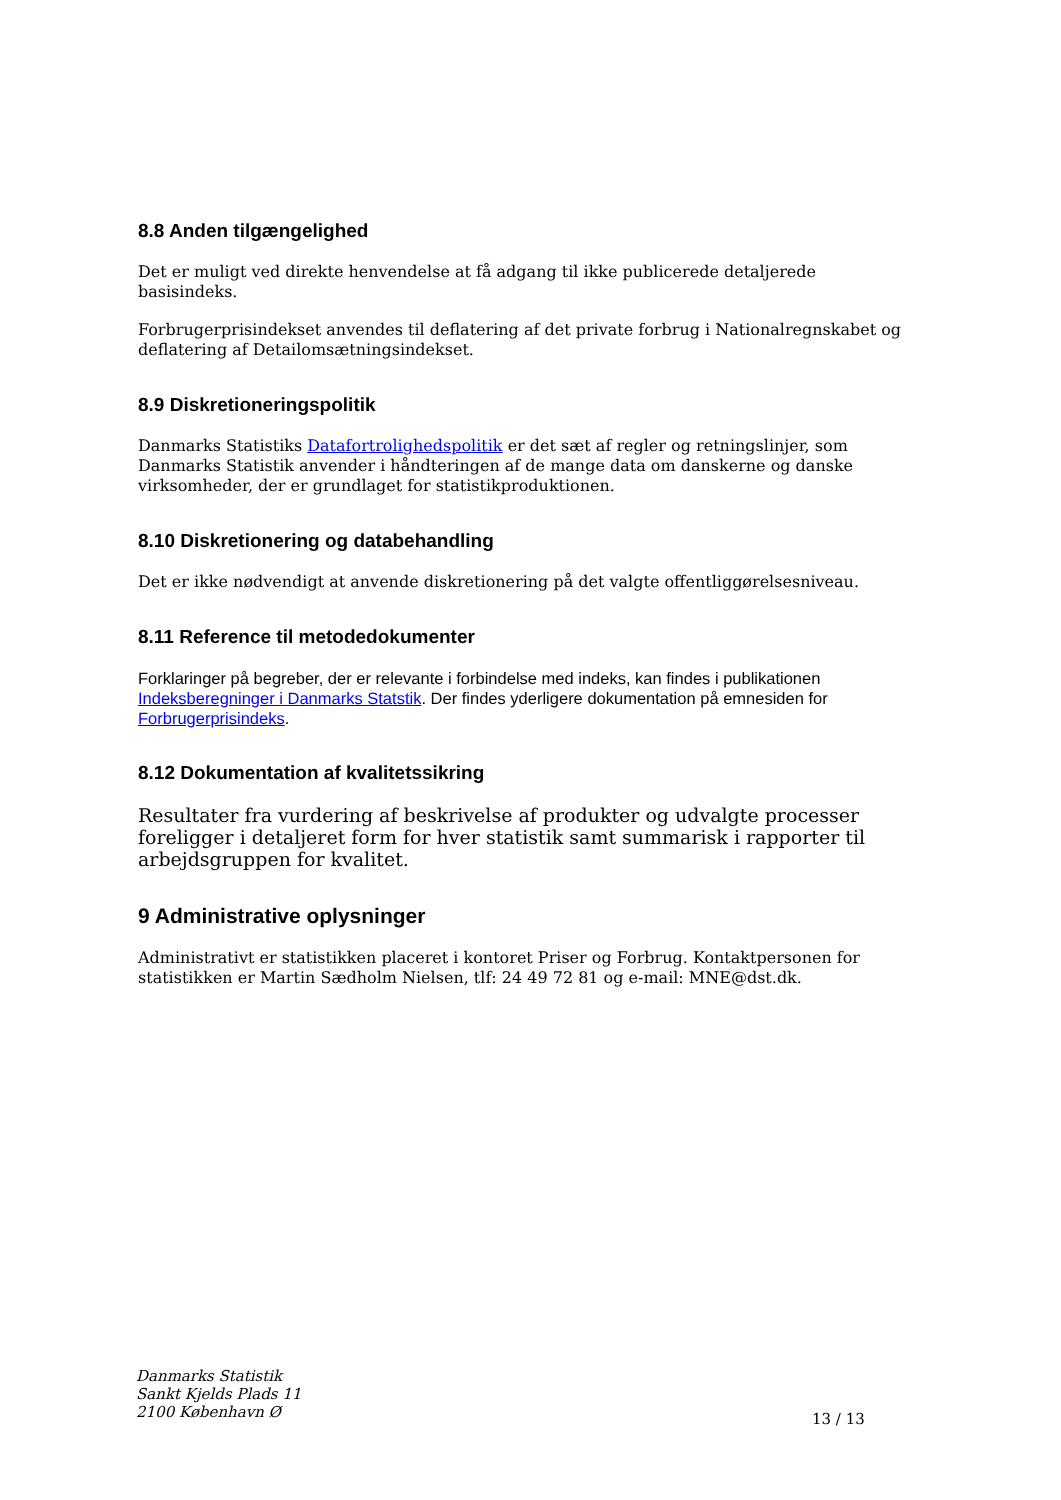8.8 Anden tilgængelighed
Det er muligt ved direkte henvendelse at få adgang til ikke publicerede detaljerede basisindeks.
Forbrugerprisindekset anvendes til deflatering af det private forbrug i Nationalregnskabet og deflatering af Detailomsætningsindekset.
8.9 Diskretioneringspolitik
Danmarks Statistiks Datafortrolighedspolitik er det sæt af regler og retningslinjer, som Danmarks Statistik anvender i håndteringen af de mange data om danskerne og danske virksomheder, der er grundlaget for statistikproduktionen.
8.10 Diskretionering og databehandling
Det er ikke nødvendigt at anvende diskretionering på det valgte offentliggørelsesniveau.
8.11 Reference til metodedokumenter
Forklaringer på begreber, der er relevante i forbindelse med indeks, kan findes i publikationen Indeksberegninger i Danmarks Statstik. Der findes yderligere dokumentation på emnesiden for Forbrugerprisindeks.
8.12 Dokumentation af kvalitetssikring
Resultater fra vurdering af beskrivelse af produkter og udvalgte processer foreligger i detaljeret form for hver statistik samt summarisk i rapporter til arbejdsgruppen for kvalitet.
9 Administrative oplysninger
Administrativt er statistikken placeret i kontoret Priser og Forbrug. Kontaktpersonen for statistikken er Martin Sædholm Nielsen, tlf: 24 49 72 81 og e-mail: MNE@dst.dk.
Danmarks Statistik
Sankt Kjelds Plads 11
2100 København Ø
13 / 13